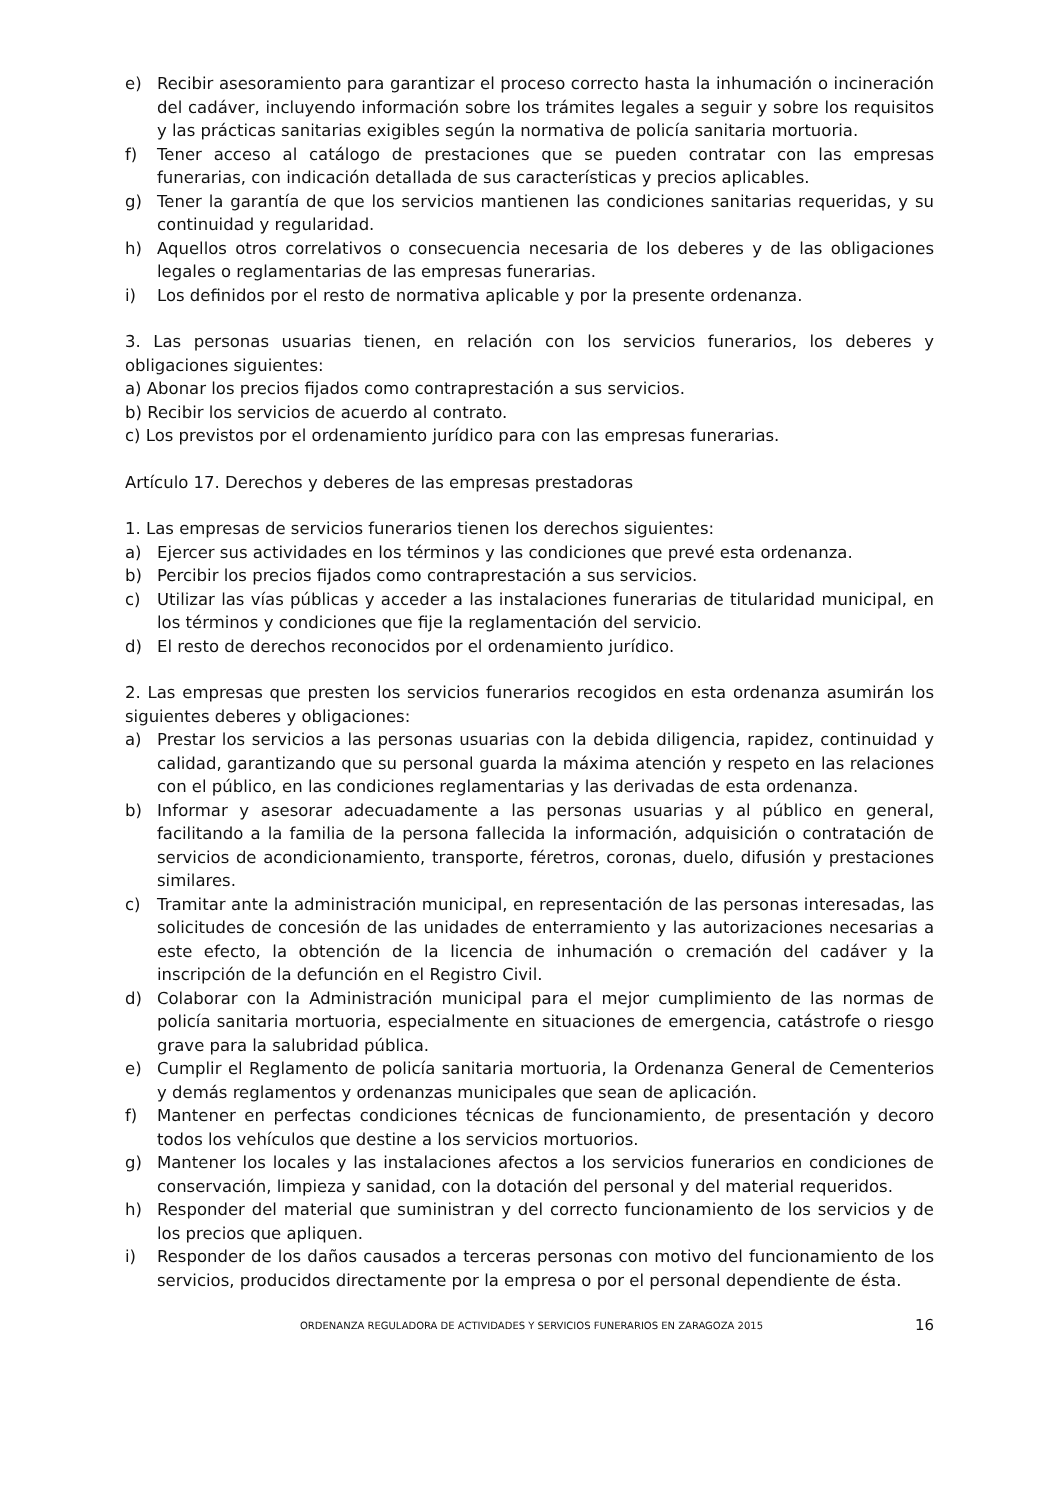e) Recibir asesoramiento para garantizar el proceso correcto hasta la inhumación o incineración del cadáver, incluyendo información sobre los trámites legales a seguir y sobre los requisitos y las prácticas sanitarias exigibles según la normativa de policía sanitaria mortuoria.
f) Tener acceso al catálogo de prestaciones que se pueden contratar con las empresas funerarias, con indicación detallada de sus características y precios aplicables.
g) Tener la garantía de que los servicios mantienen las condiciones sanitarias requeridas, y su continuidad y regularidad.
h) Aquellos otros correlativos o consecuencia necesaria de los deberes y de las obligaciones legales o reglamentarias de las empresas funerarias.
i) Los definidos por el resto de normativa aplicable y por la presente ordenanza.
3. Las personas usuarias tienen, en relación con los servicios funerarios, los deberes y obligaciones siguientes:
a) Abonar los precios fijados como contraprestación a sus servicios.
b) Recibir los servicios de acuerdo al contrato.
c) Los previstos por el ordenamiento jurídico para con las empresas funerarias.
Artículo 17. Derechos y deberes de las empresas prestadoras
1. Las empresas de servicios funerarios tienen los derechos siguientes:
a) Ejercer sus actividades en los términos y las condiciones que prevé esta ordenanza.
b) Percibir los precios fijados como contraprestación a sus servicios.
c) Utilizar las vías públicas y acceder a las instalaciones funerarias de titularidad municipal, en los términos y condiciones que fije la reglamentación del servicio.
d) El resto de derechos reconocidos por el ordenamiento jurídico.
2. Las empresas que presten los servicios funerarios recogidos en esta ordenanza asumirán los siguientes deberes y obligaciones:
a) Prestar los servicios a las personas usuarias con la debida diligencia, rapidez, continuidad y calidad, garantizando que su personal guarda la máxima atención y respeto en las relaciones con el público, en las condiciones reglamentarias y las derivadas de esta ordenanza.
b) Informar y asesorar adecuadamente a las personas usuarias y al público en general, facilitando a la familia de la persona fallecida la información, adquisición o contratación de servicios de acondicionamiento, transporte, féretros, coronas, duelo, difusión y prestaciones similares.
c) Tramitar ante la administración municipal, en representación de las personas interesadas, las solicitudes de concesión de las unidades de enterramiento y las autorizaciones necesarias a este efecto, la obtención de la licencia de inhumación o cremación del cadáver y la inscripción de la defunción en el Registro Civil.
d) Colaborar con la Administración municipal para el mejor cumplimiento de las normas de policía sanitaria mortuoria, especialmente en situaciones de emergencia, catástrofe o riesgo grave para la salubridad pública.
e) Cumplir el Reglamento de policía sanitaria mortuoria, la Ordenanza General de Cementerios y demás reglamentos y ordenanzas municipales que sean de aplicación.
f) Mantener en perfectas condiciones técnicas de funcionamiento, de presentación y decoro todos los vehículos que destine a los servicios mortuorios.
g) Mantener los locales y las instalaciones afectos a los servicios funerarios en condiciones de conservación, limpieza y sanidad, con la dotación del personal y del material requeridos.
h) Responder del material que suministran y del correcto funcionamiento de los servicios y de los precios que apliquen.
i) Responder de los daños causados a terceras personas con motivo del funcionamiento de los servicios, producidos directamente por la empresa o por el personal dependiente de ésta.
ORDENANZA REGULADORA DE ACTIVIDADES Y SERVICIOS FUNERARIOS EN ZARAGOZA 2015 16